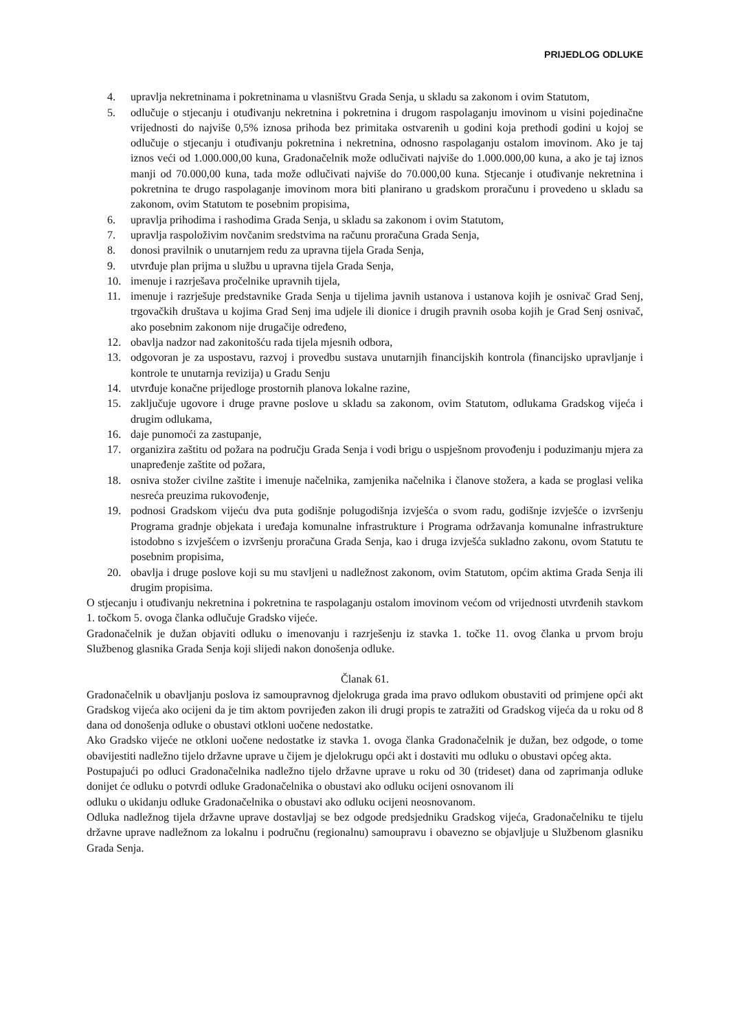PRIJEDLOG ODLUKE
4. upravlja nekretninama i pokretninama u vlasništvu Grada Senja, u skladu sa zakonom i ovim Statutom,
5. odlučuje o stjecanju i otuđivanju nekretnina i pokretnina i drugom raspolaganju imovinom u visini pojedinačne vrijednosti do najviše 0,5% iznosa prihoda bez primitaka ostvarenih u godini koja prethodi godini u kojoj se odlučuje o stjecanju i otuđivanju pokretnina i nekretnina, odnosno raspolaganju ostalom imovinom. Ako je taj iznos veći od 1.000.000,00 kuna, Gradonačelnik može odlučivati najviše do 1.000.000,00 kuna, a ako je taj iznos manji od 70.000,00 kuna, tada može odlučivati najviše do 70.000,00 kuna. Stjecanje i otuđivanje nekretnina i pokretnina te drugo raspolaganje imovinom mora biti planirano u gradskom proračunu i provedeno u skladu sa zakonom, ovim Statutom te posebnim propisima,
6. upravlja prihodima i rashodima Grada Senja, u skladu sa zakonom i ovim Statutom,
7. upravlja raspoloživim novčanim sredstvima na računu proračuna Grada Senja,
8. donosi pravilnik o unutarnjem redu za upravna tijela Grada Senja,
9. utvrđuje plan prijma u službu u upravna tijela Grada Senja,
10. imenuje i razrješava pročelnike upravnih tijela,
11. imenuje i razrješuje predstavnike Grada Senja u tijelima javnih ustanova i ustanova kojih je osnivač Grad Senj, trgovačkih društava u kojima Grad Senj ima udjele ili dionice i drugih pravnih osoba kojih je Grad Senj osnivač, ako posebnim zakonom nije drugačije određeno,
12. obavlja nadzor nad zakonitošću rada tijela mjesnih odbora,
13. odgovoran je za uspostavu, razvoj i provedbu sustava unutarnjih financijskih kontrola (financijsko upravljanje i kontrole te unutarnja revizija) u Gradu Senju
14. utvrđuje konačne prijedloge prostornih planova lokalne razine,
15. zaključuje ugovore i druge pravne poslove u skladu sa zakonom, ovim Statutom, odlukama Gradskog vijeća i drugim odlukama,
16. daje punomoći za zastupanje,
17. organizira zaštitu od požara na području Grada Senja i vodi brigu o uspješnom provođenju i poduzimanju mjera za unapređenje zaštite od požara,
18. osniva stožer civilne zaštite i imenuje načelnika, zamjenika načelnika i članove stožera, a kada se proglasi velika nesreća preuzima rukovođenje,
19. podnosi Gradskom vijeću dva puta godišnje polugodišnja izvješća o svom radu, godišnje izvješće o izvršenju Programa gradnje objekata i uređaja komunalne infrastrukture i Programa održavanja komunalne infrastrukture istodobno s izvješćem o izvršenju proračuna Grada Senja, kao i druga izvješća sukladno zakonu, ovom Statutu te posebnim propisima,
20. obavlja i druge poslove koji su mu stavljeni u nadležnost zakonom, ovim Statutom, općim aktima Grada Senja ili drugim propisima.
O stjecanju i otuđivanju nekretnina i pokretnina te raspolaganju ostalom imovinom većom od vrijednosti utvrđenih stavkom 1. točkom 5. ovoga članka odlučuje Gradsko vijeće.
Gradonačelnik je dužan objaviti odluku o imenovanju i razrješenju iz stavka 1. točke 11. ovog članka u prvom broju Službenog glasnika Grada Senja koji slijedi nakon donošenja odluke.
Članak 61.
Gradonačelnik u obavljanju poslova iz samoupravnog djelokruga grada ima pravo odlukom obustaviti od primjene opći akt Gradskog vijeća ako ocijeni da je tim aktom povrijeđen zakon ili drugi propis te zatražiti od Gradskog vijeća da u roku od 8 dana od donošenja odluke o obustavi otkloni uočene nedostatke.
Ako Gradsko vijeće ne otkloni uočene nedostatke iz stavka 1. ovoga članka Gradonačelnik je dužan, bez odgode, o tome obavijestiti nadležno tijelo državne uprave u čijem je djelokrugu opći akt i dostaviti mu odluku o obustavi općeg akta.
Postupajući po odluci Gradonačelnika nadležno tijelo državne uprave u roku od 30 (trideset) dana od zaprimanja odluke donijet će odluku o potvrdi odluke Gradonačelnika o obustavi ako odluku ocijeni osnovanom ili
odluku o ukidanju odluke Gradonačelnika o obustavi ako odluku ocijeni neosnovanom.
Odluka nadležnog tijela državne uprave dostavljaj se bez odgode predsjedniku Gradskog vijeća, Gradonačelniku te tijelu državne uprave nadležnom za lokalnu i područnu (regionalnu) samoupravu i obavezno se objavljuje u Službenom glasniku Grada Senja.